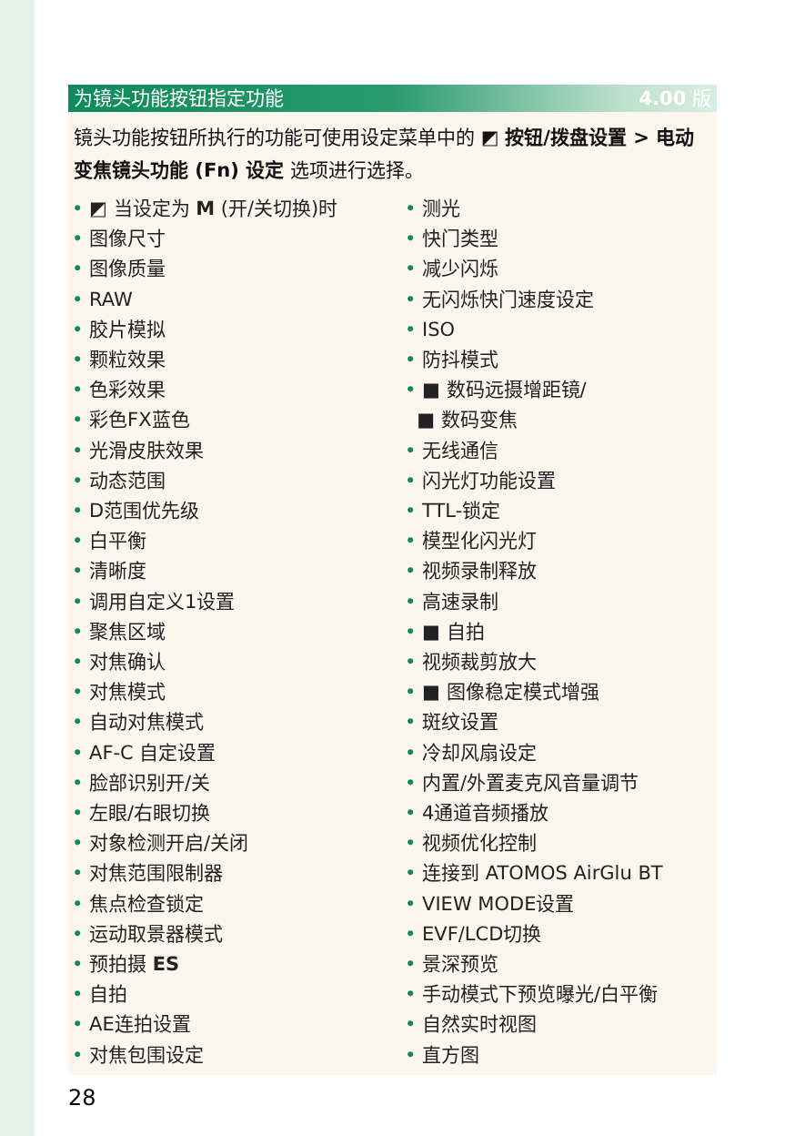为镜头功能按钮指定功能 4.00 版
镜头功能按钮所执行的功能可使用设定菜单中的 ◩ 按钮/拨盘设置 > 电动变焦镜头功能 (Fn) 设定 选项进行选择。
◩ 当设定为 M (开/关切换)时
图像尺寸
图像质量
RAW
胶片模拟
颗粒效果
色彩效果
彩色FX蓝色
光滑皮肤效果
动态范围
D范围优先级
白平衡
清晰度
调用自定义1设置
聚焦区域
对焦确认
对焦模式
自动对焦模式
AF-C 自定设置
脸部识别开/关
左眼/右眼切换
对象检测开启/关闭
对焦范围限制器
焦点检查锁定
运动取景器模式
预拍摄 ES
自拍
AE连拍设置
对焦包围设定
测光
快门类型
减少闪烁
无闪烁快门速度设定
ISO
防抖模式
■ 数码远摄增距镜/
■ 数码变焦
无线通信
闪光灯功能设置
TTL-锁定
模型化闪光灯
视频录制释放
高速录制
■ 自拍
视频裁剪放大
■ 图像稳定模式增强
斑纹设置
冷却风扇设定
内置/外置麦克风音量调节
4通道音频播放
视频优化控制
连接到 ATOMOS AirGlu BT
VIEW MODE设置
EVF/LCD切换
景深预览
手动模式下预览曝光/白平衡
自然实时视图
直方图
28